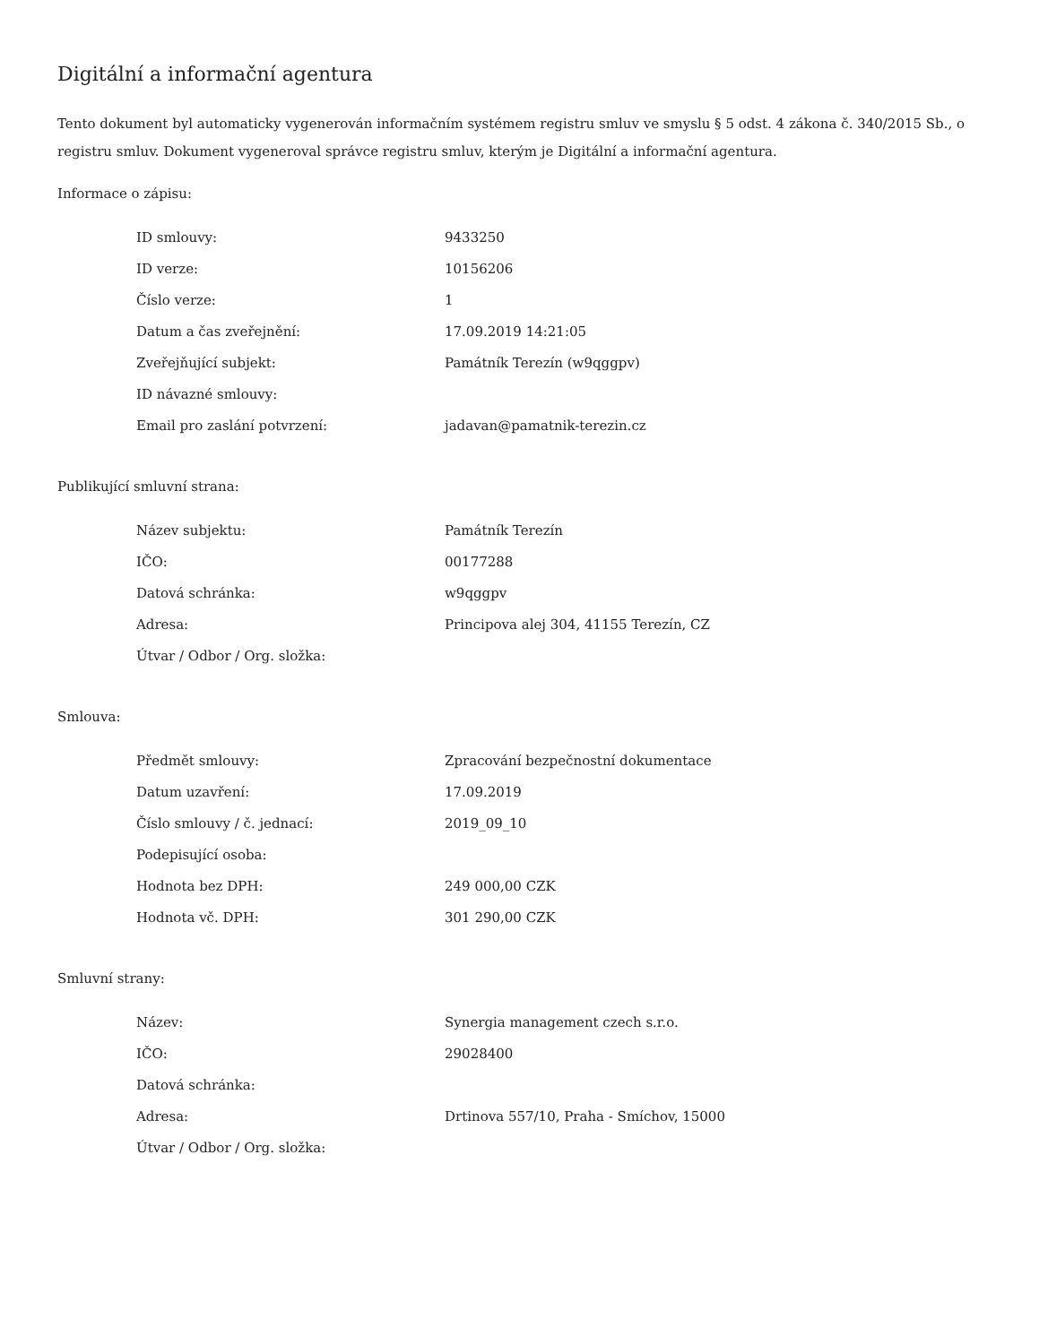Digitální a informační agentura
Tento dokument byl automaticky vygenerován informačním systémem registru smluv ve smyslu § 5 odst. 4 zákona č. 340/2015 Sb., o registru smluv. Dokument vygeneroval správce registru smluv, kterým je Digitální a informační agentura.
Informace o zápisu:
| ID smlouvy: | 9433250 |
| ID verze: | 10156206 |
| Číslo verze: | 1 |
| Datum a čas zveřejnění: | 17.09.2019 14:21:05 |
| Zveřejňující subjekt: | Památník Terezín (w9qggpv) |
| ID návazné smlouvy: | |
| Email pro zaslání potvrzení: | jadavan@pamatnik-terezin.cz |
Publikující smluvní strana:
| Název subjektu: | Památník Terezín |
| IČO: | 00177288 |
| Datová schránka: | w9qggpv |
| Adresa: | Principova alej 304, 41155 Terezín, CZ |
| Útvar / Odbor / Org. složka: | |
Smlouva:
| Předmět smlouvy: | Zpracování bezpečnostní dokumentace |
| Datum uzavření: | 17.09.2019 |
| Číslo smlouvy / č. jednací: | 2019_09_10 |
| Podepisující osoba: | |
| Hodnota bez DPH: | 249 000,00 CZK |
| Hodnota vč. DPH: | 301 290,00 CZK |
Smluvní strany:
| Název: | Synergia management czech s.r.o. |
| IČO: | 29028400 |
| Datová schránka: | |
| Adresa: | Drtinova 557/10, Praha - Smíchov, 15000 |
| Útvar / Odbor / Org. složka: | |